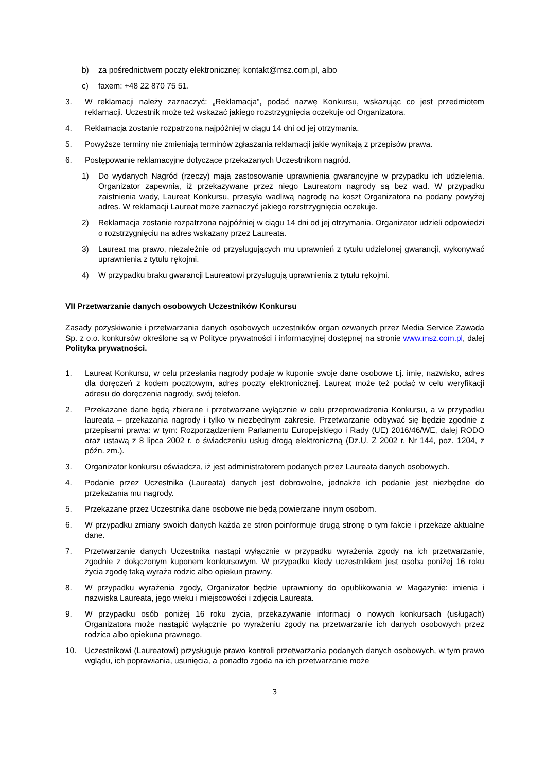b) za pośrednictwem poczty elektronicznej: kontakt@msz.com.pl, albo
c) faxem: +48 22 870 75 51.
3. W reklamacji należy zaznaczyć: „Reklamacja”, podać nazwę Konkursu, wskazując co jest przedmiotem reklamacji. Uczestnik może też wskazać jakiego rozstrzygnięcia oczekuje od Organizatora.
4. Reklamacja zostanie rozpatrzona najpóźniej w ciągu 14 dni od jej otrzymania.
5. Powyższe terminy nie zmieniają terminów zgłaszania reklamacji jakie wynikają z przepisów prawa.
6. Postępowanie reklamacyjne dotyczące przekazanych Uczestnikom nagród.
1) Do wydanych Nagród (rzeczy) mają zastosowanie uprawnienia gwarancyjne w przypadku ich udzielenia. Organizator zapewnia, iż przekazywane przez niego Laureatom nagrody są bez wad. W przypadku zaistnienia wady, Laureat Konkursu, przesyła wadliwą nagrodę na koszt Organizatora na podany powyżej adres. W reklamacji Laureat może zaznaczyć jakiego rozstrzygnięcia oczekuje.
2) Reklamacja zostanie rozpatrzona najpóźniej w ciągu 14 dni od jej otrzymania. Organizator udzieli odpowiedzi o rozstrzygnięciu na adres wskazany przez Laureata.
3) Laureat ma prawo, niezależnie od przysługujących mu uprawnień z tytułu udzielonej gwarancji, wykonywać uprawnienia z tytułu rękojmi.
4) W przypadku braku gwarancji Laureatowi przysługują uprawnienia z tytułu rękojmi.
VII Przetwarzanie danych osobowych Uczestników Konkursu
Zasady pozyskiwanie i przetwarzania danych osobowych uczestników organ ozwanych przez Media Service Zawada Sp. z o.o. konkursów określone są w Polityce prywatności i informacyjnej dostępnej na stronie www.msz.com.pl, dalej Polityka prywatności.
1. Laureat Konkursu, w celu przesłania nagrody podaje w kuponie swoje dane osobowe t.j. imię, nazwisko, adres dla doręczeń z kodem pocztowym, adres poczty elektronicznej. Laureat może też podać w celu weryfikacji adresu do doręczenia nagrody, swój telefon.
2. Przekazane dane będą zbierane i przetwarzane wyłącznie w celu przeprowadzenia Konkursu, a w przypadku laureata – przekazania nagrody i tylko w niezbędnym zakresie. Przetwarzanie odbywać się będzie zgodnie z przepisami prawa: w tym: Rozporządzeniem Parlamentu Europejskiego i Rady (UE) 2016/46/WE, dalej RODO oraz ustawą z 8 lipca 2002 r. o świadczeniu usług drogą elektroniczną (Dz.U. Z 2002 r. Nr 144, poz. 1204, z późn. zm.).
3. Organizator konkursu oświadcza, iż jest administratorem podanych przez Laureata danych osobowych.
4. Podanie przez Uczestnika (Laureata) danych jest dobrowolne, jednakże ich podanie jest niezbędne do przekazania mu nagrody.
5. Przekazane przez Uczestnika dane osobowe nie będą powierzane innym osobom.
6. W przypadku zmiany swoich danych każda ze stron poinformuje drugą stronę o tym fakcie i przekaże aktualne dane.
7. Przetwarzanie danych Uczestnika nastąpi wyłącznie w przypadku wyrażenia zgody na ich przetwarzanie, zgodnie z dołączonym kuponem konkursowym. W przypadku kiedy uczestnikiem jest osoba poniżej 16 roku życia zgodę taką wyraża rodzic albo opiekun prawny.
8. W przypadku wyrażenia zgody, Organizator będzie uprawniony do opublikowania w Magazynie: imienia i nazwiska Laureata, jego wieku i miejscowości i zdjęcia Laureata.
9. W przypadku osób poniżej 16 roku życia, przekazywanie informacji o nowych konkursach (usługach) Organizatora może nastąpić wyłącznie po wyrażeniu zgody na przetwarzanie ich danych osobowych przez rodzica albo opiekuna prawnego.
10. Uczestnikowi (Laureatowi) przysługuje prawo kontroli przetwarzania podanych danych osobowych, w tym prawo wglądu, ich poprawiania, usunięcia, a ponadto zgoda na ich przetwarzanie może
3